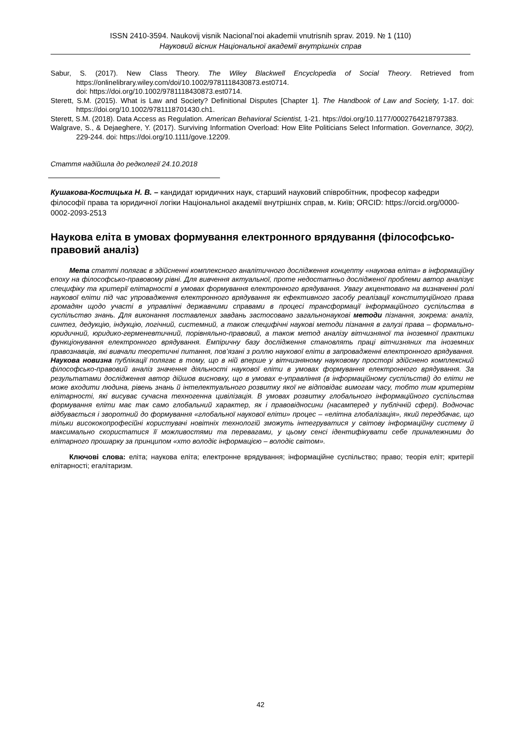ISSN 2410-3594. Naukovij visnik Nacional’noi akademii vnutrisnih sprav. 2019. № 1 (110)
Науковий вісник Національної академії внутрішніх справ
Sabur, S. (2017). New Class Theory. The Wiley Blackwell Encyclopedia of Social Theory. Retrieved from https://onlinelibrary.wiley.com/doi/10.1002/9781118430873.est0714.
doi: https://doi.org/10.1002/9781118430873.est0714.
Sterett, S.M. (2015). What is Law and Society? Definitional Disputes [Chapter 1]. The Handbook of Law and Society, 1-17. doi: https://doi.org/10.1002/9781118701430.ch1.
Sterett, S.M. (2018). Data Access as Regulation. American Behavioral Scientist, 1-21. htps://doi.org/10.1177/0002764218797383.
Walgrave, S., & Dejaeghere, Y. (2017). Surviving Information Overload: How Elite Politicians Select Information. Governance, 30(2), 229-244. doi: https://doi.org/10.1111/gove.12209.
Стаття надійшла до редколегії 24.10.2018
Кушакова-Костицька Н. В. – кандидат юридичних наук, старший науковий співробітник, професор кафедри філософії права та юридичної логіки Національної академії внутрішніх справ, м. Київ; ORCID: https://orcid.org/0000-0002-2093-2513
Наукова еліта в умовах формування електронного врядування (філософсько-правовий аналіз)
Мета статті полягає в здійсненні комплексного аналітичного дослідження концепту «наукова еліта» в інформаційну епоху на філософсько-правовому рівні. Для вивчення актуальної, проте недостатньо дослідженої проблеми автор аналізує специфіку та критерії елітарності в умовах формування електронного врядування. Увагу акцентовано на визначенні ролі наукової еліти під час упровадження електронного врядування як ефективного засобу реалізації конституційного права громадян щодо участі в управлінні державними справами в процесі трансформації інформаційного суспільства в суспільство знань. Для виконання поставлених завдань застосовано загальнонаукові методи пізнання, зокрема: аналіз, синтез, дедукцію, індукцію, логічний, системний, а також специфічні наукові методи пізнання в галузі права – формально-юридичний, юридико-герменевтичний, порівняльно-правовий, а також метод аналізу вітчизняної та іноземної практики функціонування електронного врядування. Емпіричну базу дослідження становлять праці вітчизняних та іноземних правознавців, які вивчали теоретичні питання, пов’язані з роллю наукової еліти в запровадженні електронного врядування. Наукова новизна публікації полягає в тому, що в ній вперше у вітчизняному науковому просторі здійснено комплексний філософсько-правовий аналіз значення діяльності наукової еліти в умовах формування електронного врядування. За результатами дослідження автор дійшов висновку, що в умовах е-управління (в інформаційному суспільстві) до еліти не може входити людина, рівень знань й інтелектуального розвитку якої не відповідає вимогам часу, тобто тим критеріям елітарності, які висуває сучасна техногенна цивілізація. В умовах розвитку глобального інформаційного суспільства формування еліти має так само глобальний характер, як і правовідносини (насамперед у публічній сфері). Водночас відбувається і зворотний до формування «глобальної наукової еліти» процес – «елітна глобалізація», який передбачає, що тільки висококопрофесійні користувачі новітніх технологій зможуть інтегруватися у світову інформаційну систему й максимально скористатися її можливостями та перевагами, у цьому сенсі ідентифікувати себе приналежними до елітарного прошарку за принципом «хто володіє інформацією – володіє світом».
Ключові слова: еліта; наукова еліта; електронне врядування; інформаційне суспільство; право; теорія еліт; критерії елітарності; егалітаризм.
42